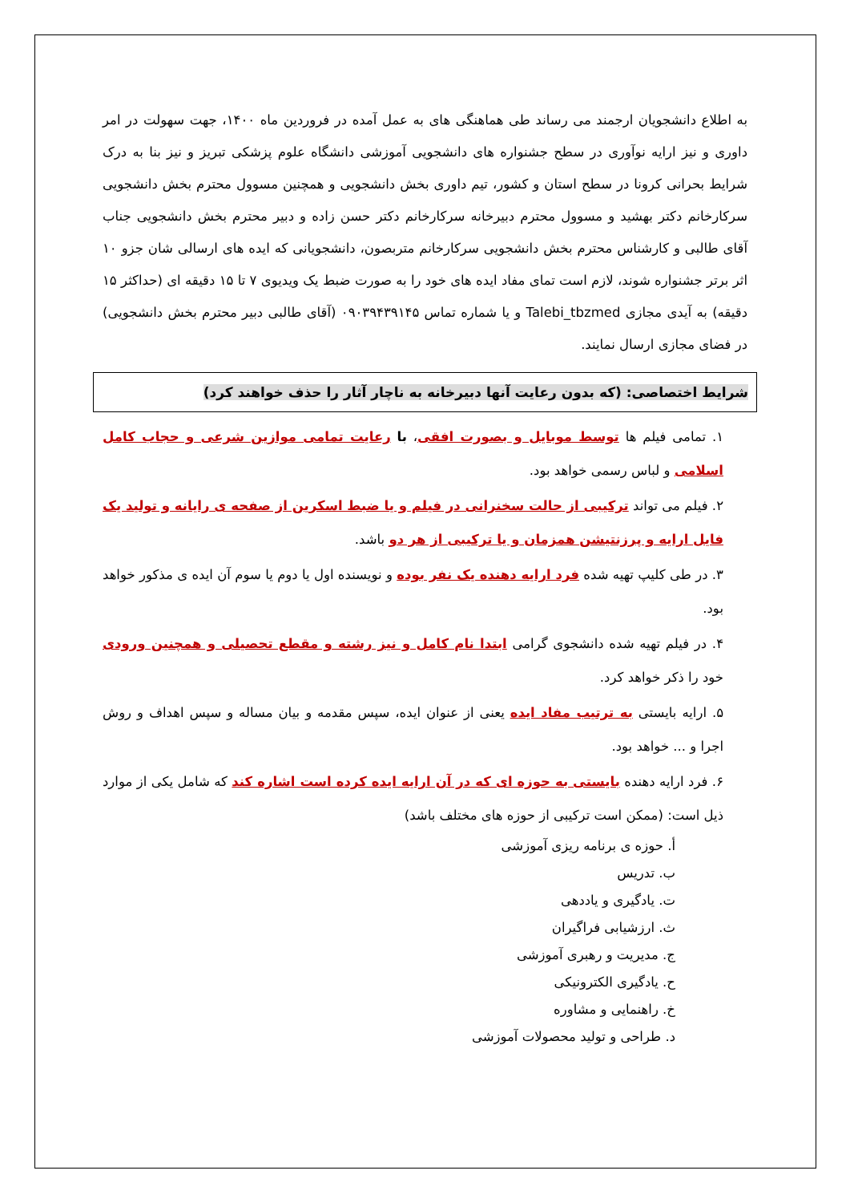به اطلاع دانشجویان ارجمند می رساند طی هماهنگی های به عمل آمده در فروردین ماه ۱۴۰۰، جهت سهولت در امر داوری و نیز ارایه نوآوری در سطح جشنواره های دانشجویی آموزشی دانشگاه علوم پزشکی تبریز و نیز بنا به درک شرایط بحرانی کرونا در سطح استان و کشور، تیم داوری بخش دانشجویی و همچنین مسوول محترم بخش دانشجویی سرکارخانم دکتر بهشید و مسوول محترم دبیرخانه سرکارخانم دکتر حسن زاده و دبیر محترم بخش دانشجویی جناب آقای طالبی و کارشناس محترم بخش دانشجویی سرکارخانم متربصون، دانشجویانی که ایده های ارسالی شان جزو ۱۰ اثر برتر جشنواره شوند، لازم است تمای مفاد ایده های خود را به صورت ضبط یک ویدیوی ۷ تا ۱۵ دقیقه ای (حداکثر ۱۵ دقیقه) به آیدی مجازی Talebi_tbzmed و یا شماره تماس ۰۹۰۳۹۴۳۹۱۴۵ (آقای طالبی دبیر محترم بخش دانشجویی) در فضای مجازی ارسال نمایند.
شرایط اختصاصی: (که بدون رعایت آنها دبیرخانه به ناچار آثار را حذف خواهند کرد)
۱. تمامی فیلم ها توسط موبایل و بصورت افقی، با رعایت تمامی موازین شرعی و حجاب کامل اسلامی و لباس رسمی خواهد بود.
۲. فیلم می تواند ترکیبی از حالت سخنرانی در فیلم و یا ضبط اسکرین از صفحه ی رایانه و تولید یک فایل ارایه و پرزنتیشن همزمان و یا ترکیبی از هر دو باشد.
۳. در طی کلیپ تهیه شده فرد ارایه دهنده یک نفر بوده و نویسنده اول یا دوم یا سوم آن ایده ی مذکور خواهد بود.
۴. در فیلم تهیه شده دانشجوی گرامی ابتدا نام کامل و نیز رشته و مقطع تحصیلی و همچنین ورودی خود را ذکر خواهد کرد.
۵. ارایه بایستی به ترتیب مفاد ایده یعنی از عنوان ایده، سپس مقدمه و بیان مساله و سپس اهداف و روش اجرا و ... خواهد بود.
۶. فرد ارایه دهنده بایستی به حوزه ای که در آن ارایه ایده کرده است اشاره کند که شامل یکی از موارد ذیل است: (ممکن است ترکیبی از حوزه های مختلف باشد)
أ. حوزه ی برنامه ریزی آموزشی
ب. تدریس
ت. یادگیری و یاددهی
ث. ارزشیابی فراگیران
ج. مدیریت و رهبری آموزشی
ح. یادگیری الکترونیکی
خ. راهنمایی و مشاوره
د. طراحی و تولید محصولات آموزشی